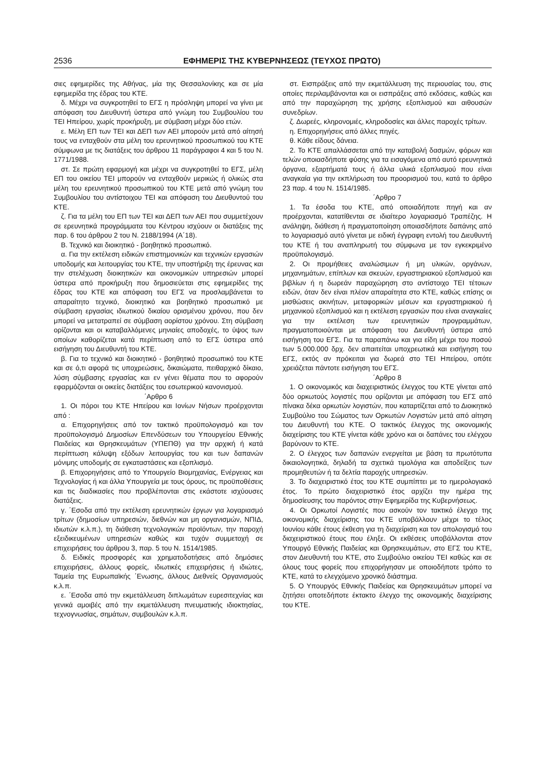2536 ΕΦΗΜΕΡΙΣ ΤΗΣ ΚΥΒΕΡΝΗΣΕΩΣ (ΤΕΥΧΟΣ ΠΡΩΤΟ)
σιες εφημερίδες της Αθήνας, μία της Θεσσαλονίκης και σε μία εφημερίδα της έδρας του ΚΤΕ.
δ. Μέχρι να συγκροτηθεί το ΕΓΣ η πρόσληψη μπορεί να γίνει με απόφαση του Διευθυντή ύστερα από γνώμη του Συμβουλίου του ΤΕΙ Ηπείρου, χωρίς προκήρυξη, με σύμβαση μέχρι δύο ετών.
ε. Μέλη ΕΠ των ΤΕΙ και ΔΕΠ των ΑΕΙ μπορούν μετά από αίτησή τους να ενταχθούν στα μέλη του ερευνητικού προσωπικού του ΚΤΕ σύμφωνα με τις διατάξεις του άρθρου 11 παράγραφοι 4 και 5 του Ν. 1771/1988.
στ. Σε πρώτη εφαρμογή και μέχρι να συγκροτηθεί το ΕΓΣ, μέλη ΕΠ του οικείου ΤΕΙ μπορούν να ενταχθούν μερικώς ή ολικώς στα μέλη του ερευνητικού προσωπικού του ΚΤΕ μετά από γνώμη του Συμβουλίου του αντίστοιχου ΤΕΙ και απόφαση του Διευθυντού του ΚΤΕ.
ζ. Για τα μέλη του ΕΠ των ΤΕΙ και ΔΕΠ των ΑΕΙ που συμμετέχουν σε ερευνητικά προγράμματα του Κέντρου ισχύουν οι διατάξεις της παρ. 6 του άρθρου 2 του Ν. 2188/1994 (Α΄18).
Β. Τεχνικό και διοικητικό - βοηθητικό προσωπικό.
α. Για την εκτέλεση ειδικών επιστημονικών και τεχνικών εργασιών υποδομής και λειτουργίας του ΚΤΕ, την υποστήριξη της έρευνας και την στελέχωση διοικητικών και οικονομικών υπηρεσιών μπορεί ύστερα από προκήρυξη που δημοσιεύεται στις εφημερίδες της έδρας του ΚΤΕ και απόφαση του ΕΓΣ να προσλαμβάνεται το απαραίτητο τεχνικό, διοικητικό και βοηθητικό προσωπικό με σύμβαση εργασίας ιδιωτικού δικαίου ορισμένου χρόνου, που δεν μπορεί να μετατραπεί σε σύμβαση αορίστου χρόνου. Στη σύμβαση ορίζονται και οι καταβαλλόμενες μηνιαίες αποδοχές, το ύψος των οποίων καθορίζεται κατά περίπτωση από το ΕΓΣ ύστερα από εισήγηση του Διευθυντή του ΚΤΕ.
β. Για το τεχνικό και διοικητικό - βοηθητικό προσωπικό του ΚΤΕ και σε ό,τι αφορά τις υποχρεώσεις, δικαιώματα, πειθαρχικό δίκαιο, λύση σύμβασης εργασίας και εν γένει θέματα που το αφορούν εφαρμόζονται οι οικείες διατάξεις του εσωτερικού κανονισμού.
΄Αρθρο 6
1. Οι πόροι του ΚΤΕ Ηπείρου και Ιονίων Νήσων προέρχονται από :
α. Επιχορηγήσεις από τον τακτικό προϋπολογισμό και τον προϋπολογισμό Δημοσίων Επενδύσεων του Υπουργείου Εθνικής Παιδείας και Θρησκευμάτων (ΥΠΕΠΘ) για την αρχική ή κατά περίπτωση κάλυψη εξόδων λειτουργίας του και των δαπανών μόνιμης υποδομής σε εγκαταστάσεις και εξοπλισμό.
β. Επιχορηγήσεις από το Υπουργείο Βιομηχανίας, Ενέργειας και Τεχνολογίας ή και άλλα Υπουργεία με τους όρους, τις προϋποθέσεις και τις διαδικασίες που προβλέπονται στις εκάστοτε ισχύουσες διατάξεις.
γ. ΄Εσοδα από την εκτέλεση ερευνητικών έργων για λογαριασμό τρίτων (δημοσίων υπηρεσιών, διεθνών και μη οργανισμών, ΝΠΙΔ, ιδιωτών κ.λ.π.), τη διάθεση τεχνολογικών προϊόντων, την παροχή εξειδικευμένων υπηρεσιών καθώς και τυχόν συμμετοχή σε επιχειρήσεις του άρθρου 3, παρ. 5 του Ν. 1514/1985.
δ. Ειδικές προσφορές και χρηματοδοτήσεις από δημόσιες επιχειρήσεις, άλλους φορείς, ιδιωτικές επιχειρήσεις ή ιδιώτες, Ταμεία της Ευρωπαϊκής ΄Ενωσης, άλλους Διεθνείς Οργανισμούς κ.λ.π.
ε. ΄Εσοδα από την εκμετάλλευση διπλωμάτων ευρεσιτεχνίας και γενικά αμοιβές από την εκμετάλλευση πνευματικής ιδιοκτησίας, τεχνογνωσίας, σημάτων, συμβουλών κ.λ.π.
στ. Εισπράξεις από την εκμετάλλευση της περιουσίας του, στις οποίες περιλαμβάνονται και οι εισπράξεις από εκδόσεις, καθώς και από την παραχώρηση της χρήσης εξοπλισμού και αιθουσών συνεδρίων.
ζ. Δωρεές, κληρονομιές, κληροδοσίες και άλλες παροχές τρίτων.
η. Επιχορηγήσεις από άλλες πηγές.
θ. Κάθε είδους δάνεια.
2. Το ΚΤΕ απαλλάσσεται από την καταβολή δασμών, φόρων και τελών οποιασδήποτε φύσης για τα εισαγόμενα από αυτό ερευνητικά όργανα, εξαρτήματά τους ή άλλα υλικά εξοπλισμού που είναι αναγκαία για την εκπλήρωση του προορισμού του, κατά το άρθρο 23 παρ. 4 του Ν. 1514/1985.
΄Αρθρο 7
1. Τα έσοδα του ΚΤΕ, από οποιαδήποτε πηγή και αν προέρχονται, κατατίθενται σε ιδιαίτερο λογαριασμό Τραπέζης. Η ανάληψη, διάθεση ή πραγματοποίηση οποιασδήποτε δαπάνης από το λογαριασμό αυτό γίνεται με ειδική έγγραφη εντολή του Διευθυντή του ΚΤΕ ή του αναπληρωτή του σύμφωνα με τον εγκεκριμένο προϋπολογισμό.
2. Οι προμήθειες αναλώσιμων ή μη υλικών, οργάνων, μηχανημάτων, επίπλων και σκευών, εργαστηριακού εξοπλισμού και βιβλίων ή η δωρεάν παραχώρηση στο αντίστοιχο ΤΕΙ τέτοιων ειδών, όταν δεν είναι πλέον απαραίτητα στο ΚΤΕ, καθώς επίσης οι μισθώσεις ακινήτων, μεταφορικών μέσων και εργαστηριακού ή μηχανικού εξοπλισμού και η εκτέλεση εργασιών που είναι αναγκαίες για την εκτέλεση των ερευνητικών προγραμμάτων, πραγματοποιούνται με απόφαση του Διευθυντή ύστερα από εισήγηση του ΕΓΣ. Για τα παραπάνω και για είδη μέχρι του ποσού των 5.000.000 δρχ. δεν απαιτείται υποχρεωτικά και εισήγηση του ΕΓΣ, εκτός αν πρόκειται για δωρεά στο ΤΕΙ Ηπείρου, οπότε χρειάζεται πάντοτε εισήγηση του ΕΓΣ.
΄Αρθρο 8
1. Ο οικονομικός και διαχειριστικός έλεγχος του ΚΤΕ γίνεται από δύο ορκωτούς λογιστές που ορίζονται με απόφαση του ΕΓΣ από πίνακα δέκα ορκωτών λογιστών, που καταρτίζεται από το Διοικητικό Συμβούλιο του Σώματος των Ορκωτών Λογιστών μετά από αίτηση του Διευθυντή του ΚΤΕ. Ο τακτικός έλεγχος της οικονομικής διαχείρισης του ΚΤΕ γίνεται κάθε χρόνο και οι δαπάνες του ελέγχου βαρύνουν το ΚΤΕ.
2. Ο έλεγχος των δαπανών ενεργείται με βάση τα πρωτότυπα δικαιολογητικά, δηλαδή τα σχετικά τιμολόγια και αποδείξεις των προμηθευτών ή τα δελτία παροχής υπηρεσιών.
3. Το διαχειριστικό έτος του ΚΤΕ συμπίπτει με το ημερολογιακό έτος. Το πρώτο διαχειριστικό έτος αρχίζει την ημέρα της δημοσίευσης του παρόντος στην Εφημερίδα της Κυβερνήσεως.
4. Οι Ορκωτοί Λογιστές που ασκούν τον τακτικό έλεγχο της οικονομικής διαχείρισης του ΚΤΕ υποβάλλουν μέχρι το τέλος Ιουνίου κάθε έτους έκθεση για τη διαχείριση και τον απολογισμό του διαχειριστικού έτους που έληξε. Οι εκθέσεις υποβάλλονται στον Υπουργό Εθνικής Παιδείας και Θρησκευμάτων, στο ΕΓΣ του ΚΤΕ, στον Διευθυντή του ΚΤΕ, στο Συμβούλιο οικείου ΤΕΙ καθώς και σε όλους τους φορείς που επιχορήγησαν με οποιοδήποτε τρόπο το ΚΤΕ, κατά το ελεγχόμενο χρονικό διάστημα.
5. Ο Υπουργός Εθνικής Παιδείας και Θρησκευμάτων μπορεί να ζητήσει οποτεδήποτε έκτακτο έλεγχο της οικονομικής διαχείρισης του ΚΤΕ.